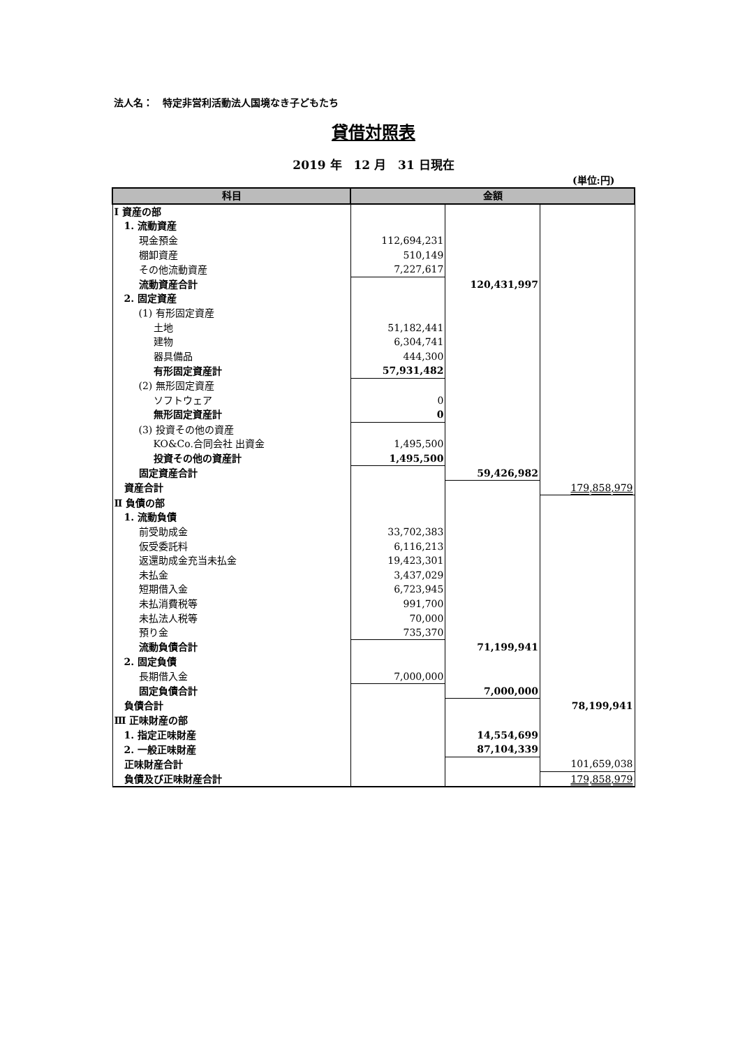法人名：　特定非営利活動法人国境なき子どもたち
貸借対照表
2019 年　12 月　31 日現在
(単位:円)
| 科目 | 金額 | | |
| --- | --- | --- | --- |
| Ⅰ 資産の部 | | | |
| 1. 流動資産 | | | |
| 現金預金 | 112,694,231 | | |
| 棚卸資産 | 510,149 | | |
| その他流動資産 | 7,227,617 | | |
| 流動資産合計 | | 120,431,997 | |
| 2. 固定資産 | | | |
| (1) 有形固定資産 | | | |
| 土地 | 51,182,441 | | |
| 建物 | 6,304,741 | | |
| 器具備品 | 444,300 | | |
| 有形固定資産計 | 57,931,482 | | |
| (2) 無形固定資産 | | | |
| ソフトウェア | 0 | | |
| 無形固定資産計 | 0 | | |
| (3) 投資その他の資産 | | | |
| KO&Co.合同会社 出資金 | 1,495,500 | | |
| 投資その他の資産計 | 1,495,500 | | |
| 固定資産合計 | | 59,426,982 | |
| 資産合計 | | | 179,858,979 |
| Ⅱ 負債の部 | | | |
| 1. 流動負債 | | | |
| 前受助成金 | 33,702,383 | | |
| 仮受委託料 | 6,116,213 | | |
| 返還助成金充当未払金 | 19,423,301 | | |
| 未払金 | 3,437,029 | | |
| 短期借入金 | 6,723,945 | | |
| 未払消費税等 | 991,700 | | |
| 未払法人税等 | 70,000 | | |
| 預り金 | 735,370 | | |
| 流動負債合計 | | 71,199,941 | |
| 2. 固定負債 | | | |
| 長期借入金 | 7,000,000 | | |
| 固定負債合計 | | 7,000,000 | |
| 負債合計 | | | 78,199,941 |
| Ⅲ 正味財産の部 | | | |
| 1. 指定正味財産 | | 14,554,699 | |
| 2. 一般正味財産 | | 87,104,339 | |
| 正味財産合計 | | | 101,659,038 |
| 負債及び正味財産合計 | | | 179,858,979 |